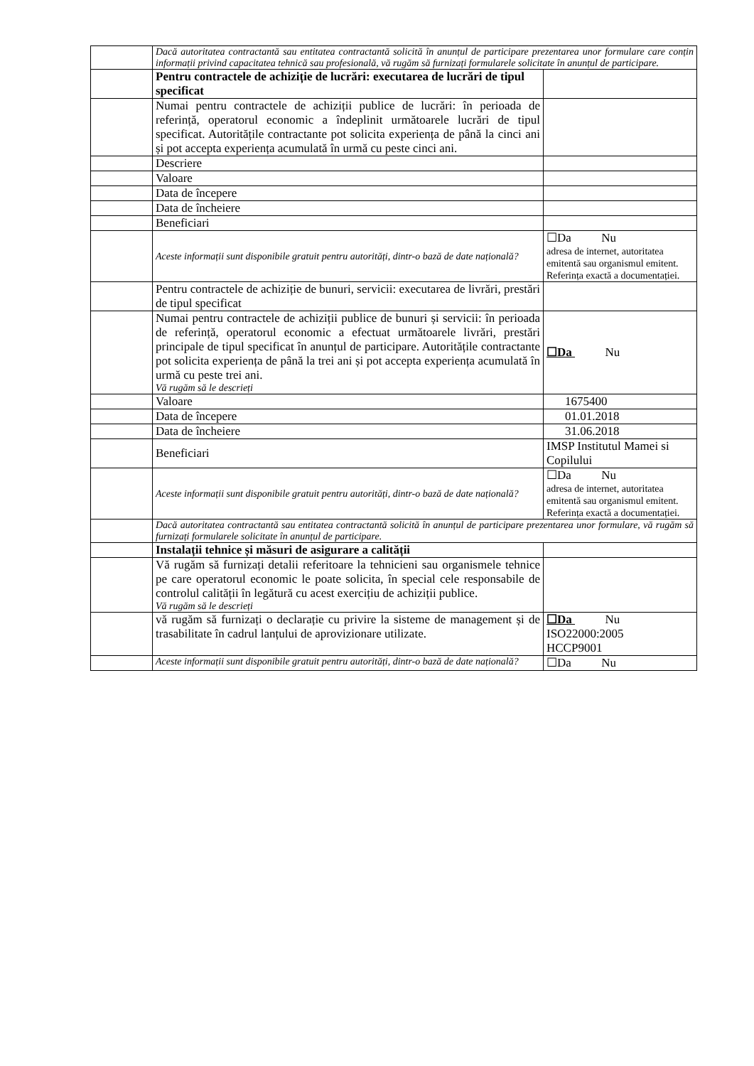| | Dacă autoritatea contractantă sau entitatea contractantă solicită în anunțul de participare prezentarea unor formulare care conțin informații privind capacitatea tehnică sau profesională, vă rugăm să furnizați formularele solicitate în anunțul de participare. | |
| | Pentru contractele de achiziție de lucrări: executarea de lucrări de tipul specificat | |
| | Numai pentru contractele de achiziții publice de lucrări: în perioada de referință, operatorul economic a îndeplinit următoarele lucrări de tipul specificat. Autoritățile contractante pot solicita experiența de până la cinci ani și pot accepta experiența acumulată în urmă cu peste cinci ani. | |
| | Descriere | |
| | Valoare | |
| | Data de începere | |
| | Data de încheiere | |
| | Beneficiari | |
| | Aceste informații sunt disponibile gratuit pentru autorități, dintr-o bază de date națională? | ☐Da Nu adresa de internet, autoritatea emitentă sau organismul emitent. Referința exactă a documentației. |
| | Pentru contractele de achiziție de bunuri, servicii: executarea de livrări, prestări de tipul specificat | |
| | Numai pentru contractele de achiziții publice de bunuri și servicii: în perioada de referință, operatorul economic a efectuat următoarele livrări, prestări principale de tipul specificat în anunțul de participare. Autoritățile contractante pot solicita experiența de până la trei ani și pot accepta experiența acumulată în urmă cu peste trei ani. Vă rugăm să le descrieți | ☐Da Nu |
| | Valoare | 1675400 |
| | Data de începere | 01.01.2018 |
| | Data de încheiere | 31.06.2018 |
| | Beneficiari | IMSP Institutul Mamei si Copilului |
| | Aceste informații sunt disponibile gratuit pentru autorități, dintr-o bază de date națională? | ☐Da Nu adresa de internet, autoritatea emitentă sau organismul emitent. Referința exactă a documentației. |
| | Dacă autoritatea contractantă sau entitatea contractantă solicită în anunțul de participare prezentarea unor formulare, vă rugăm să furnizați formularele solicitate în anunțul de participare. | |
| | Instalații tehnice și măsuri de asigurare a calității | |
| | Vă rugăm să furnizați detalii referitoare la tehnicieni sau organismele tehnice pe care operatorul economic le poate solicita, în special cele responsabile de controlul calității în legătură cu acest exercițiu de achiziții publice. Vă rugăm să le descrieți | |
| | vă rugăm să furnizați o declarație cu privire la sisteme de management și de trasabilitate în cadrul lanțului de aprovizionare utilizate. | ☐Da Nu ISO22000:2005 HCCP9001 |
| | Aceste informații sunt disponibile gratuit pentru autorități, dintr-o bază de date națională? | ☐Da Nu |